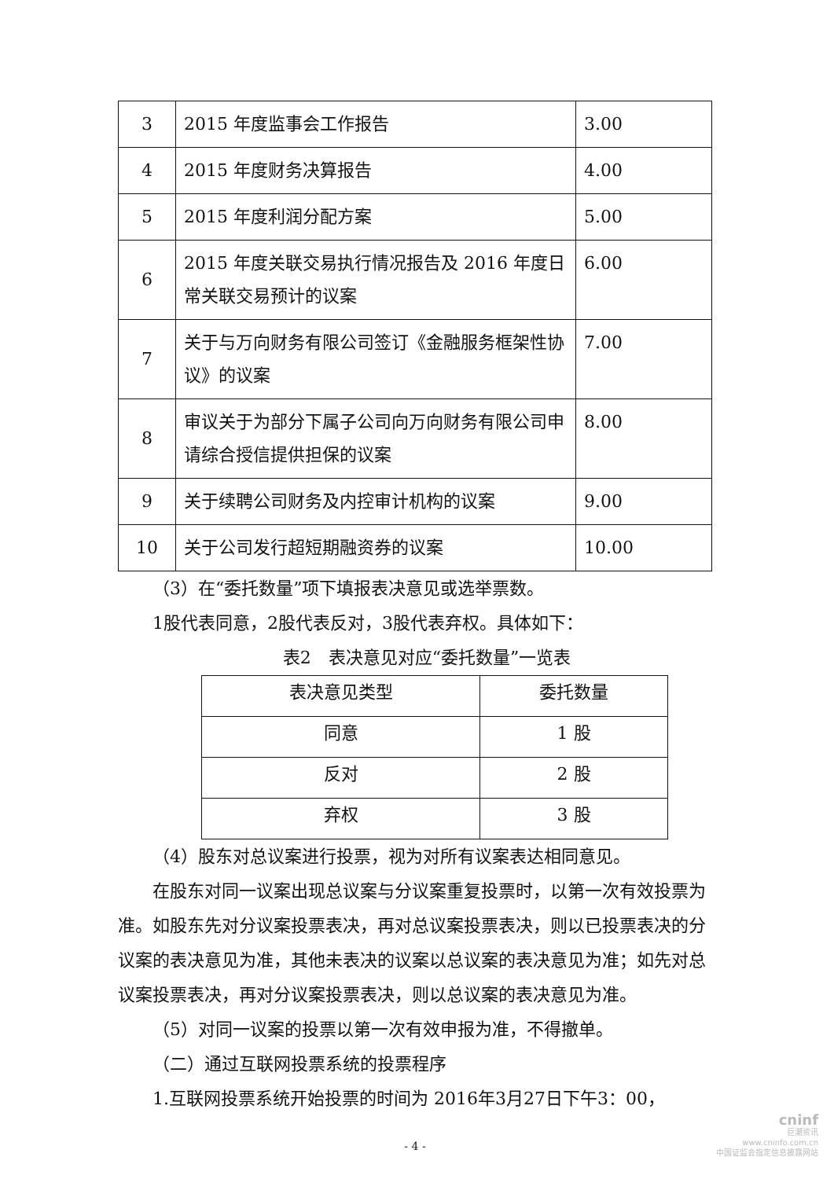| 3 | 2015 年度监事会工作报告 | 3.00 |
| 4 | 2015 年度财务决算报告 | 4.00 |
| 5 | 2015 年度利润分配方案 | 5.00 |
| 6 | 2015 年度关联交易执行情况报告及 2016 年度日常关联交易预计的议案 | 6.00 |
| 7 | 关于与万向财务有限公司签订《金融服务框架性协议》的议案 | 7.00 |
| 8 | 审议关于为部分下属子公司向万向财务有限公司申请综合授信提供担保的议案 | 8.00 |
| 9 | 关于续聘公司财务及内控审计机构的议案 | 9.00 |
| 10 | 关于公司发行超短期融资券的议案 | 10.00 |
（3）在“委托数量”项下填报表决意见或选举票数。
1股代表同意，2股代表反对，3股代表弃权。具体如下：
表2　表决意见对应“委托数量”一览表
| 表决意见类型 | 委托数量 |
| --- | --- |
| 同意 | 1 股 |
| 反对 | 2 股 |
| 弃权 | 3 股 |
（4）股东对总议案进行投票，视为对所有议案表达相同意见。
在股东对同一议案出现总议案与分议案重复投票时，以第一次有效投票为准。如股东先对分议案投票表决，再对总议案投票表决，则以已投票表决的分议案的表决意见为准，其他未表决的议案以总议案的表决意见为准；如先对总议案投票表决，再对分议案投票表决，则以总议案的表决意见为准。
（5）对同一议案的投票以第一次有效申报为准，不得撤单。
（二）通过互联网投票系统的投票程序
1.互联网投票系统开始投票的时间为 2016年3月27日下午3：00，
- 4 -
cninf
巨潮资讯
www.cninfo.com.cn
中国证监会指定信息披露网站